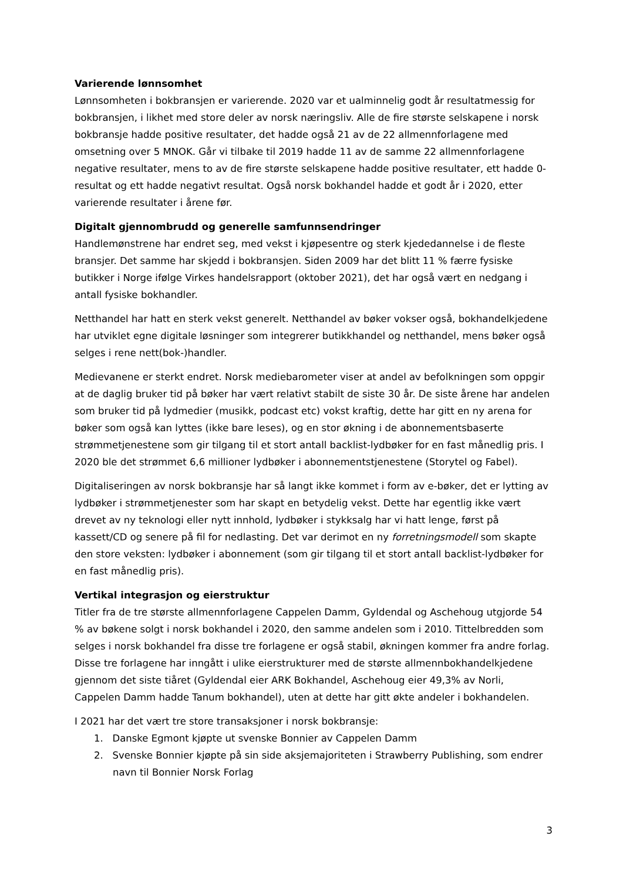Varierende lønnsomhet
Lønnsomheten i bokbransjen er varierende. 2020 var et ualminnelig godt år resultatmessig for bokbransjen, i likhet med store deler av norsk næringsliv. Alle de fire største selskapene i norsk bokbransje hadde positive resultater, det hadde også 21 av de 22 allmennforlagene med omsetning over 5 MNOK. Går vi tilbake til 2019 hadde 11 av de samme 22 allmennforlagene negative resultater, mens to av de fire største selskapene hadde positive resultater, ett hadde 0-resultat og ett hadde negativt resultat. Også norsk bokhandel hadde et godt år i 2020, etter varierende resultater i årene før.
Digitalt gjennombrudd og generelle samfunnsendringer
Handlemønstrene har endret seg, med vekst i kjøpesentre og sterk kjededannelse i de fleste bransjer. Det samme har skjedd i bokbransjen. Siden 2009 har det blitt 11 % færre fysiske butikker i Norge ifølge Virkes handelsrapport (oktober 2021), det har også vært en nedgang i antall fysiske bokhandler.
Netthandel har hatt en sterk vekst generelt. Netthandel av bøker vokser også, bokhandelkjedene har utviklet egne digitale løsninger som integrerer butikkhandel og netthandel, mens bøker også selges i rene nett(bok-)handler.
Medievanene er sterkt endret. Norsk mediebarometer viser at andel av befolkningen som oppgir at de daglig bruker tid på bøker har vært relativt stabilt de siste 30 år. De siste årene har andelen som bruker tid på lydmedier (musikk, podcast etc) vokst kraftig, dette har gitt en ny arena for bøker som også kan lyttes (ikke bare leses), og en stor økning i de abonnementsbaserte strømmetjenestene som gir tilgang til et stort antall backlist-lydbøker for en fast månedlig pris. I 2020 ble det strømmet 6,6 millioner lydbøker i abonnementstjenestene (Storytel og Fabel).
Digitaliseringen av norsk bokbransje har så langt ikke kommet i form av e-bøker, det er lytting av lydbøker i strømmetjenester som har skapt en betydelig vekst. Dette har egentlig ikke vært drevet av ny teknologi eller nytt innhold, lydbøker i stykksalg har vi hatt lenge, først på kassett/CD og senere på fil for nedlasting. Det var derimot en ny forretningsmodell som skapte den store veksten: lydbøker i abonnement (som gir tilgang til et stort antall backlist-lydbøker for en fast månedlig pris).
Vertikal integrasjon og eierstruktur
Titler fra de tre største allmennforlagene Cappelen Damm, Gyldendal og Aschehoug utgjorde 54 % av bøkene solgt i norsk bokhandel i 2020, den samme andelen som i 2010. Tittelbredden som selges i norsk bokhandel fra disse tre forlagene er også stabil, økningen kommer fra andre forlag. Disse tre forlagene har inngått i ulike eierstrukturer med de største allmennbokhandelkjedene gjennom det siste tiåret (Gyldendal eier ARK Bokhandel, Aschehoug eier 49,3% av Norli, Cappelen Damm hadde Tanum bokhandel), uten at dette har gitt økte andeler i bokhandelen.
I 2021 har det vært tre store transaksjoner i norsk bokbransje:
1. Danske Egmont kjøpte ut svenske Bonnier av Cappelen Damm
2. Svenske Bonnier kjøpte på sin side aksjemajoriteten i Strawberry Publishing, som endrer navn til Bonnier Norsk Forlag
3